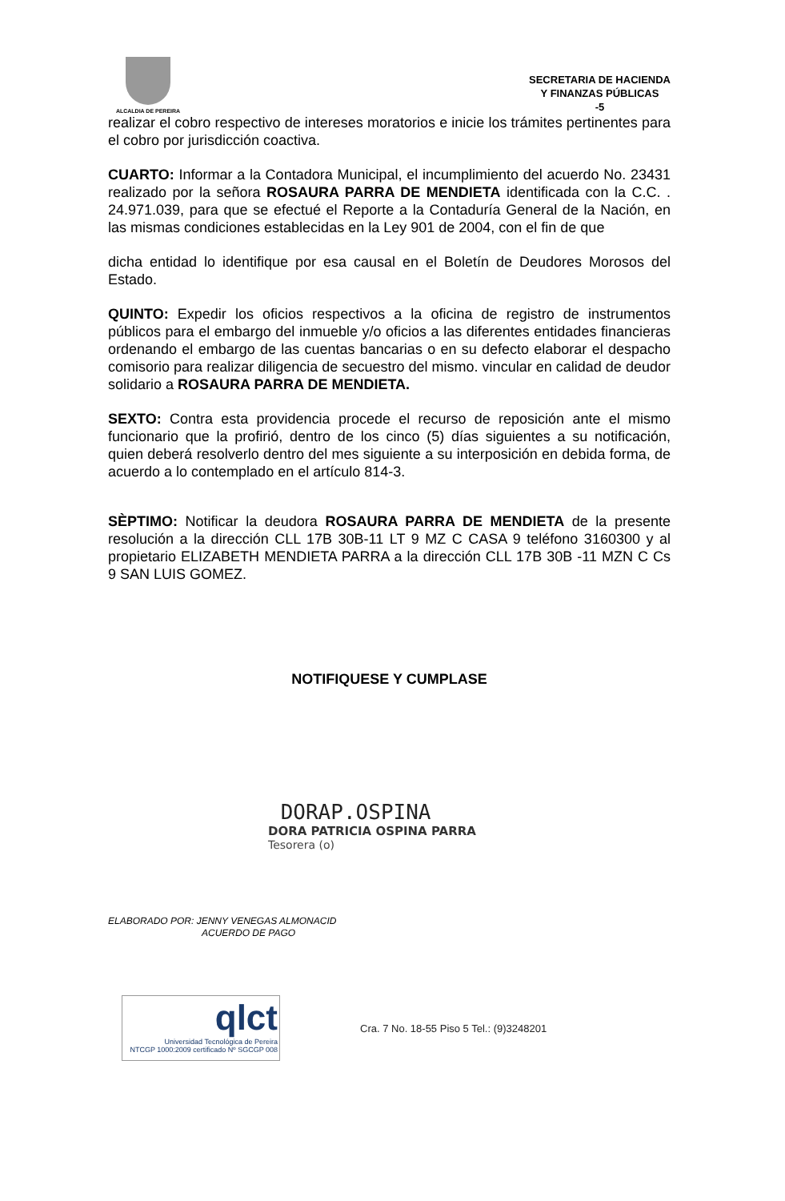ALCALDIA DE PEREIRA
SECRETARIA DE HACIENDA
Y FINANZAS PÚBLICAS
-5
realizar el cobro respectivo de intereses moratorios e inicie los trámites pertinentes para el cobro por jurisdicción coactiva.
CUARTO: Informar a la Contadora Municipal, el incumplimiento del acuerdo No. 23431 realizado por la señora ROSAURA PARRA DE MENDIETA identificada con la C.C. . 24.971.039, para que se efectué el Reporte a la Contaduría General de la Nación, en las mismas condiciones establecidas en la Ley 901 de 2004, con el fin de que
dicha entidad lo identifique por esa causal en el Boletín de Deudores Morosos del Estado.
QUINTO: Expedir los oficios respectivos a la oficina de registro de instrumentos públicos para el embargo del inmueble y/o oficios a las diferentes entidades financieras ordenando el embargo de las cuentas bancarias o en su defecto elaborar el despacho comisorio para realizar diligencia de secuestro del mismo. vincular en calidad de deudor solidario a ROSAURA PARRA DE MENDIETA.
SEXTO: Contra esta providencia procede el recurso de reposición ante el mismo funcionario que la profirió, dentro de los cinco (5) días siguientes a su notificación, quien deberá resolverlo dentro del mes siguiente a su interposición en debida forma, de acuerdo a lo contemplado en el artículo 814-3.
SÈPTIMO: Notificar la deudora ROSAURA PARRA DE MENDIETA de la presente resolución a la dirección CLL 17B 30B-11 LT 9 MZ C CASA 9 teléfono 3160300 y al propietario ELIZABETH MENDIETA PARRA a la dirección CLL 17B 30B -11 MZN C Cs 9 SAN LUIS GOMEZ.
NOTIFIQUESE Y CUMPLASE
DORAP.OSPINA
DORA PATRICIA OSPINA PARRA
Tesorera (o)
ELABORADO POR: JENNY VENEGAS ALMONACID
ACUERDO DE PAGO
qlct
Universidad Tecnológica de Pereira
NTCGP 1000:2009 certificado Nº SGCGP 008
Cra. 7 No. 18-55 Piso 5 Tel.: (9)3248201